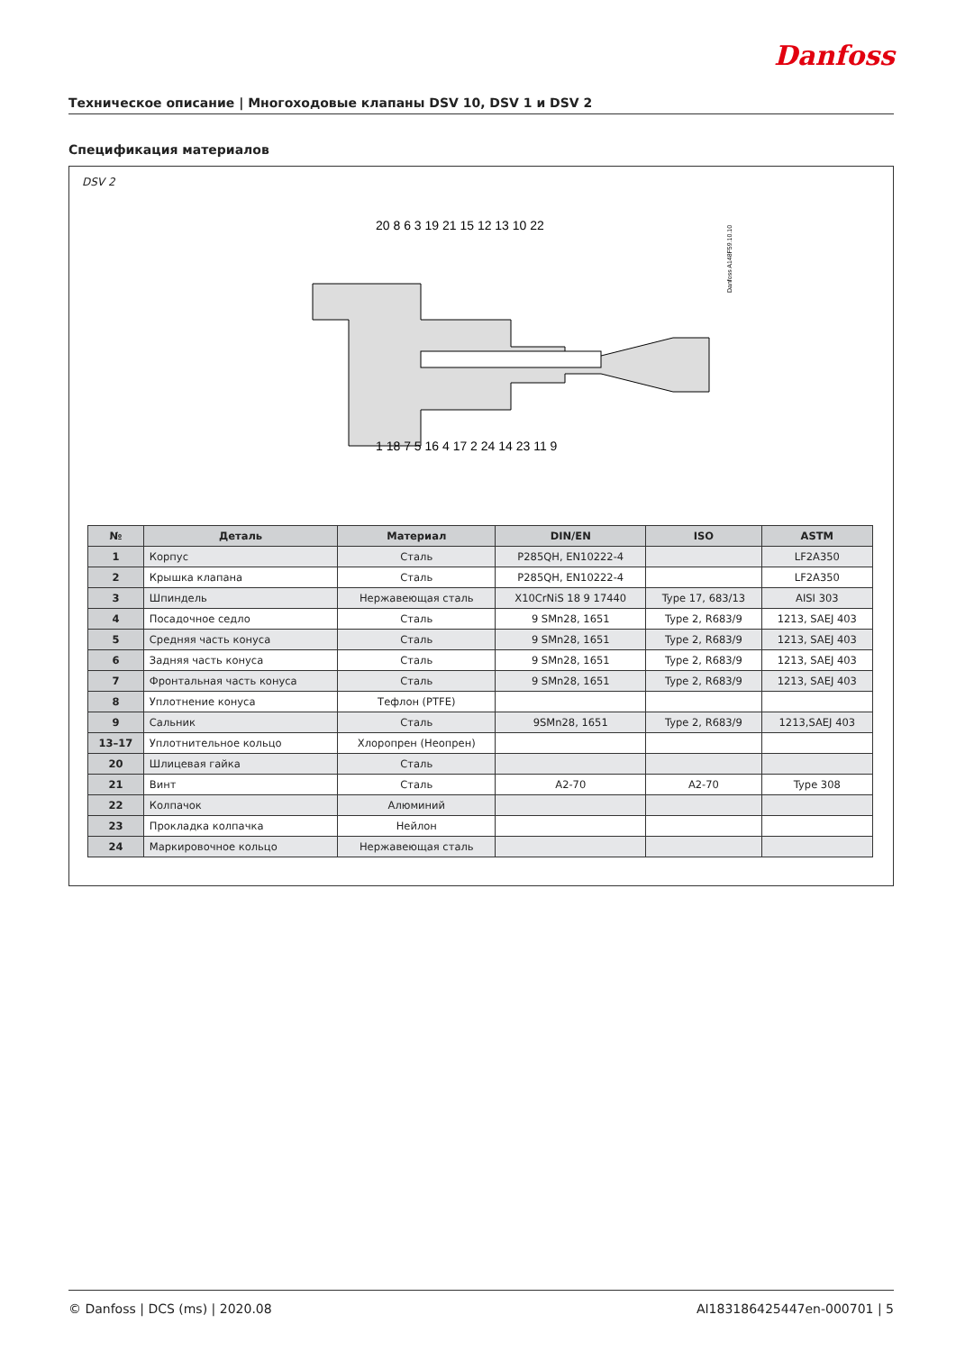Danfoss
Техническое описание | Многоходовые клапаны DSV 10, DSV 1 и DSV 2
Спецификация материалов
DSV 2
20 8 6 3 19 21 15 12 13 10 22
Danfoss A148F59.10.10
1 18 7 5 16 4 17 2 24 14 23 11 9
| № | Деталь | Материал | DIN/EN | ISO | ASTM |
| --- | --- | --- | --- | --- | --- |
| 1 | Корпус | Сталь | P285QH, EN10222-4 | | LF2A350 |
| 2 | Крышка клапана | Сталь | P285QH, EN10222-4 | | LF2A350 |
| 3 | Шпиндель | Нержавеющая сталь | X10CrNiS 18 9 17440 | Type 17, 683/13 | AISI 303 |
| 4 | Посадочное седло | Сталь | 9 SMn28, 1651 | Type 2, R683/9 | 1213, SAEJ 403 |
| 5 | Средняя часть конуса | Сталь | 9 SMn28, 1651 | Type 2, R683/9 | 1213, SAEJ 403 |
| 6 | Задняя часть конуса | Сталь | 9 SMn28, 1651 | Type 2, R683/9 | 1213, SAEJ 403 |
| 7 | Фронтальная часть конуса | Сталь | 9 SMn28, 1651 | Type 2, R683/9 | 1213, SAEJ 403 |
| 8 | Уплотнение конуса | Тефлон (PTFE) | | | |
| 9 | Сальник | Сталь | 9SMn28, 1651 | Type 2, R683/9 | 1213,SAEJ 403 |
| 13–17 | Уплотнительное кольцо | Хлоропрен (Неопрен) | | | |
| 20 | Шлицевая гайка | Сталь | | | |
| 21 | Винт | Сталь | A2-70 | A2-70 | Type 308 |
| 22 | Колпачок | Алюминий | | | |
| 23 | Прокладка колпачка | Нейлон | | | |
| 24 | Маркировочное кольцо | Нержавеющая сталь | | | |
© Danfoss | DCS (ms) | 2020.08 AI183186425447en-000701 | 5